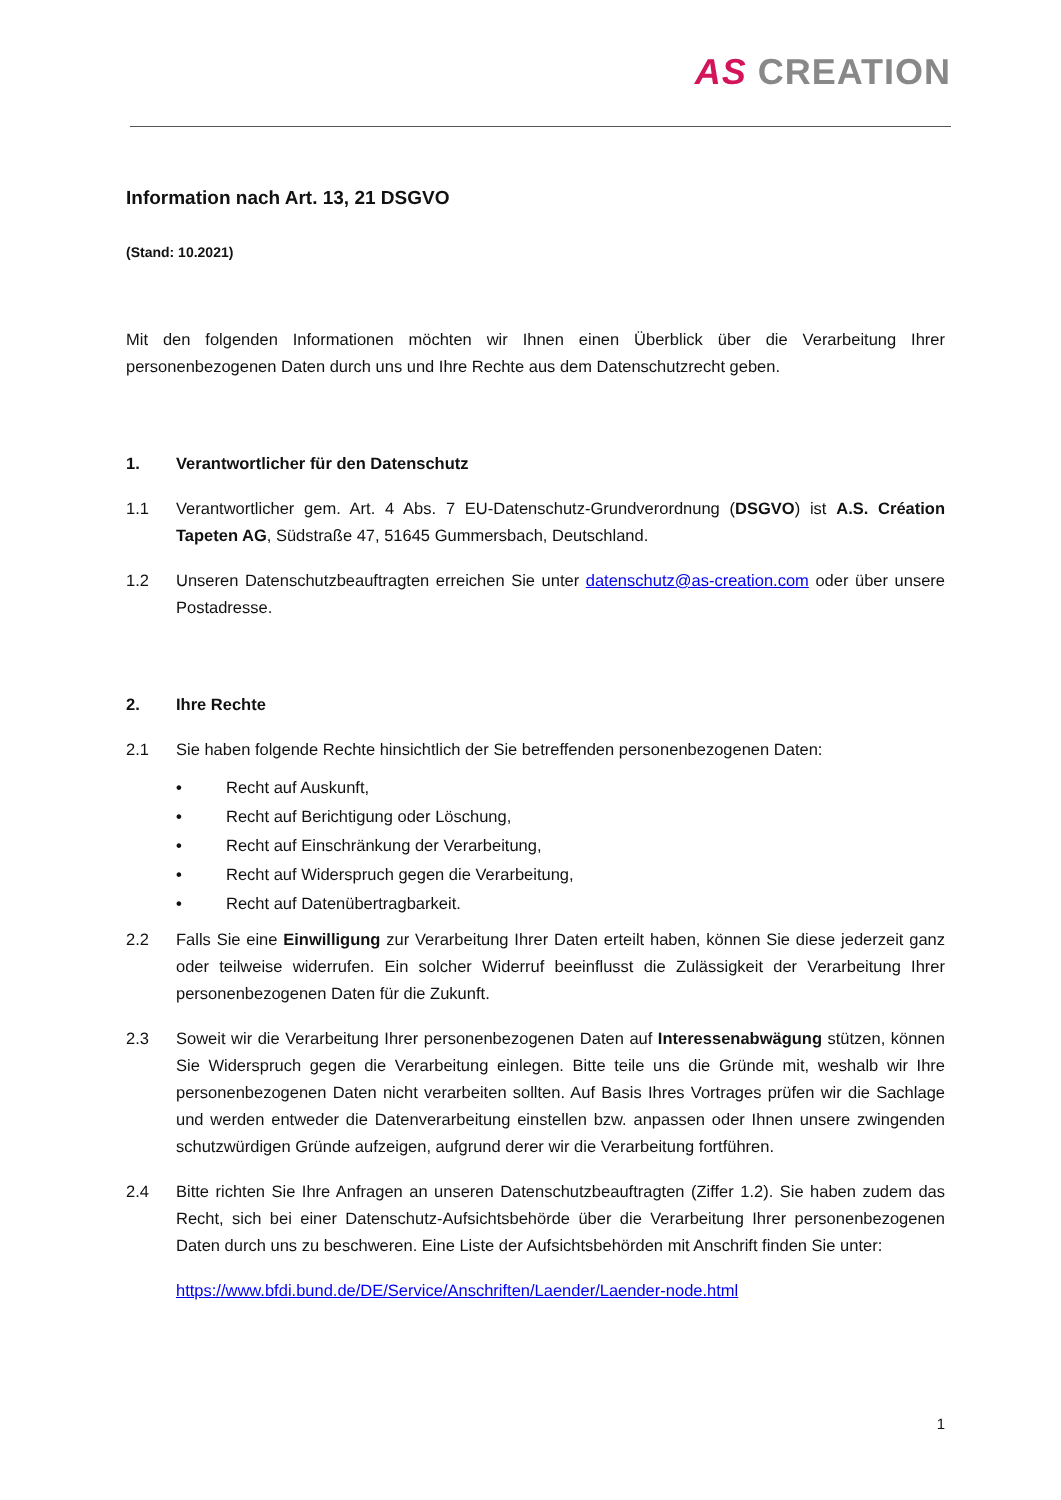AS CREATION
Information nach Art. 13, 21 DSGVO
(Stand: 10.2021)
Mit den folgenden Informationen möchten wir Ihnen einen Überblick über die Verarbeitung Ihrer personenbezogenen Daten durch uns und Ihre Rechte aus dem Datenschutzrecht geben.
1. Verantwortlicher für den Datenschutz
1.1 Verantwortlicher gem. Art. 4 Abs. 7 EU-Datenschutz-Grundverordnung (DSGVO) ist A.S. Création Tapeten AG, Südstraße 47, 51645 Gummersbach, Deutschland.
1.2 Unseren Datenschutzbeauftragten erreichen Sie unter datenschutz@as-creation.com oder über unsere Postadresse.
2. Ihre Rechte
2.1 Sie haben folgende Rechte hinsichtlich der Sie betreffenden personenbezogenen Daten:
• Recht auf Auskunft,
• Recht auf Berichtigung oder Löschung,
• Recht auf Einschränkung der Verarbeitung,
• Recht auf Widerspruch gegen die Verarbeitung,
• Recht auf Datenübertragbarkeit.
2.2 Falls Sie eine Einwilligung zur Verarbeitung Ihrer Daten erteilt haben, können Sie diese jederzeit ganz oder teilweise widerrufen. Ein solcher Widerruf beeinflusst die Zulässigkeit der Verarbeitung Ihrer personenbezogenen Daten für die Zukunft.
2.3 Soweit wir die Verarbeitung Ihrer personenbezogenen Daten auf Interessenabwägung stützen, können Sie Widerspruch gegen die Verarbeitung einlegen. Bitte teile uns die Gründe mit, weshalb wir Ihre personenbezogenen Daten nicht verarbeiten sollten. Auf Basis Ihres Vortrages prüfen wir die Sachlage und werden entweder die Datenverarbeitung einstellen bzw. anpassen oder Ihnen unsere zwingenden schutzwürdigen Gründe aufzeigen, aufgrund derer wir die Verarbeitung fortführen.
2.4 Bitte richten Sie Ihre Anfragen an unseren Datenschutzbeauftragten (Ziffer 1.2). Sie haben zudem das Recht, sich bei einer Datenschutz-Aufsichtsbehörde über die Verarbeitung Ihrer personenbezogenen Daten durch uns zu beschweren. Eine Liste der Aufsichtsbehörden mit Anschrift finden Sie unter:
https://www.bfdi.bund.de/DE/Service/Anschriften/Laender/Laender-node.html
1